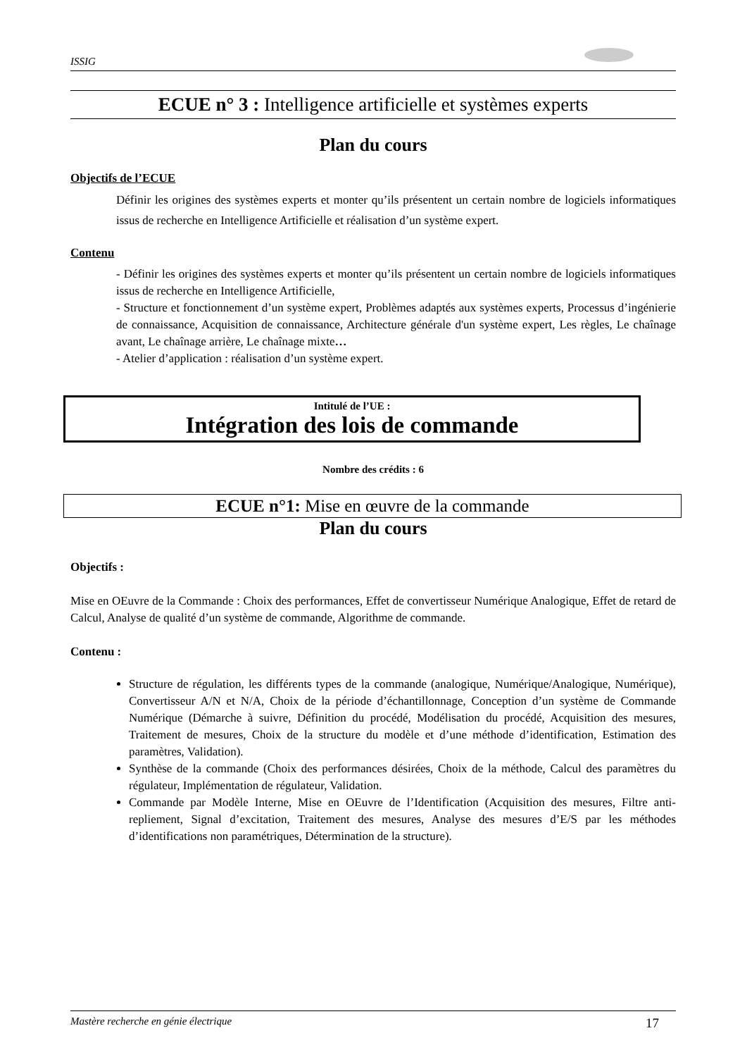ISSIG
ECUE n° 3 : Intelligence artificielle et systèmes experts
Plan du cours
Objectifs de l’ECUE
Définir les origines des systèmes experts et monter qu’ils présentent un certain nombre de logiciels informatiques issus de recherche en Intelligence Artificielle et réalisation d’un système expert.
Contenu
- Définir les origines des systèmes experts et monter qu’ils présentent un certain nombre de logiciels informatiques issus de recherche en Intelligence Artificielle,
- Structure et fonctionnement d’un système expert, Problèmes adaptés aux systèmes experts, Processus d’ingénierie de connaissance, Acquisition de connaissance, Architecture générale d'un système expert, Les règles, Le chaînage avant, Le chaînage arrière, Le chaînage mixte…
- Atelier d’application : réalisation d’un système expert.
Intitulé de l’UE :
Intégration des lois de commande
Nombre des crédits : 6
ECUE n°1: Mise en œuvre de la commande
Plan du cours
Objectifs :
Mise en OEuvre de la Commande : Choix des performances, Effet de convertisseur Numérique Analogique, Effet de retard de Calcul, Analyse de qualité d’un système de commande, Algorithme de commande.
Contenu :
Structure de régulation, les différents types de la commande (analogique, Numérique/Analogique, Numérique), Convertisseur A/N et N/A, Choix de la période d’échantillonnage, Conception d’un système de Commande Numérique (Démarche à suivre, Définition du procédé, Modélisation du procédé, Acquisition des mesures, Traitement de mesures, Choix de la structure du modèle et d’une méthode d’identification, Estimation des paramètres, Validation).
Synthèse de la commande (Choix des performances désirées, Choix de la méthode, Calcul des paramètres du régulateur, Implémentation de régulateur, Validation.
Commande par Modèle Interne, Mise en OEuvre de l’Identification (Acquisition des mesures, Filtre anti-repliement, Signal d’excitation, Traitement des mesures, Analyse des mesures d’E/S par les méthodes d’identifications non paramétriques, Détermination de la structure).
Mastère recherche en génie électrique 17